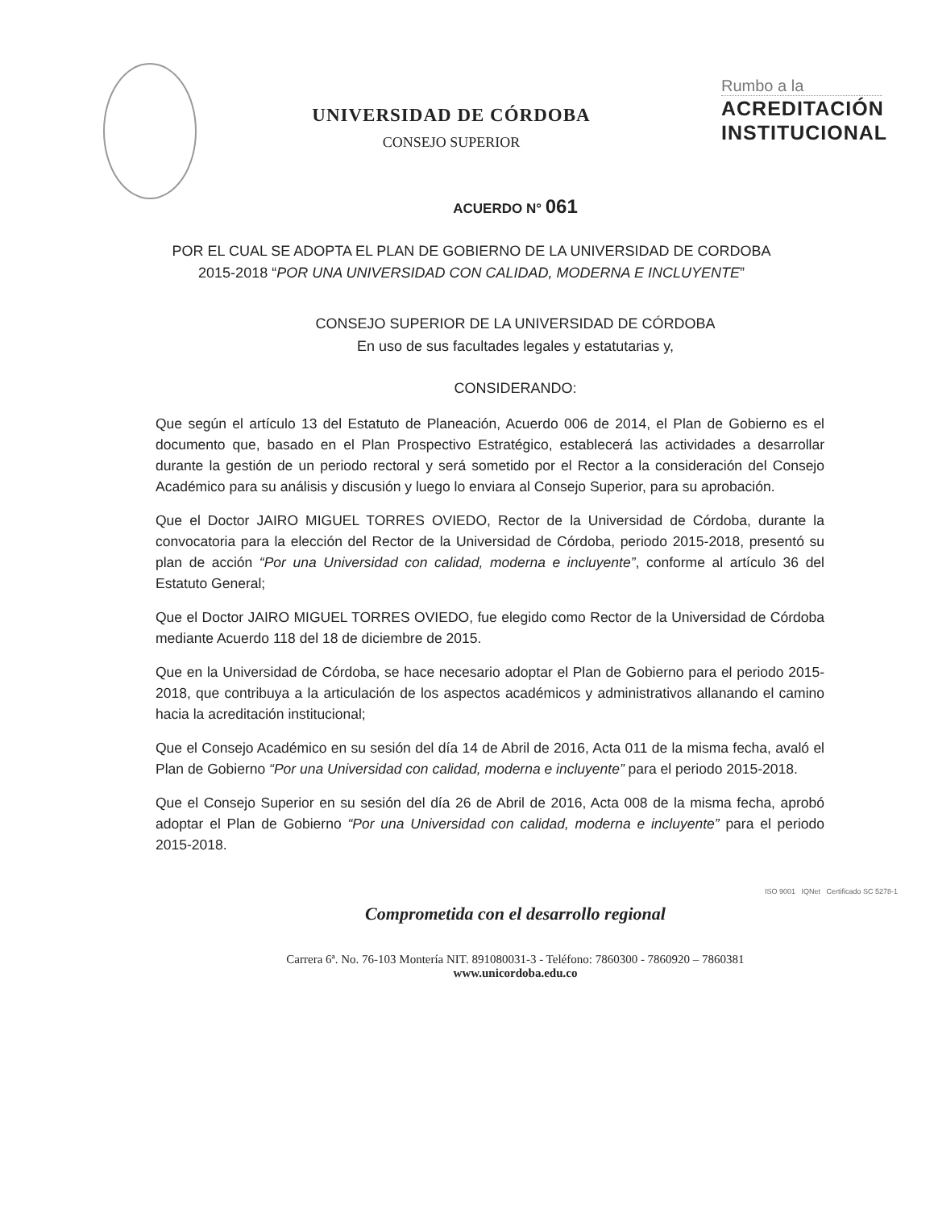UNIVERSIDAD DE CÓRDOBA
CONSEJO SUPERIOR
Rumbo a la
ACREDITACIÓN
INSTITUCIONAL
ACUERDO N° 061
POR EL CUAL SE ADOPTA EL PLAN DE GOBIERNO DE LA UNIVERSIDAD DE CORDOBA 2015-2018 “POR UNA UNIVERSIDAD CON CALIDAD, MODERNA E INCLUYENTE”
CONSEJO SUPERIOR DE LA UNIVERSIDAD DE CÓRDOBA
En uso de sus facultades legales y estatutarias y,
CONSIDERANDO:
Que según el artículo 13 del Estatuto de Planeación, Acuerdo 006 de 2014, el Plan de Gobierno es el documento que, basado en el Plan Prospectivo Estratégico, establecerá las actividades a desarrollar durante la gestión de un periodo rectoral y será sometido por el Rector a la consideración del Consejo Académico para su análisis y discusión y luego lo enviara al Consejo Superior, para su aprobación.
Que el Doctor JAIRO MIGUEL TORRES OVIEDO, Rector de la Universidad de Córdoba, durante la convocatoria para la elección del Rector de la Universidad de Córdoba, periodo 2015-2018, presentó su plan de acción “Por una Universidad con calidad, moderna e incluyente”, conforme al artículo 36 del Estatuto General;
Que el Doctor JAIRO MIGUEL TORRES OVIEDO, fue elegido como Rector de la Universidad de Córdoba mediante Acuerdo 118 del 18 de diciembre de 2015.
Que en la Universidad de Córdoba, se hace necesario adoptar el Plan de Gobierno para el periodo 2015-2018, que contribuya a la articulación de los aspectos académicos y administrativos allanando el camino hacia la acreditación institucional;
Que el Consejo Académico en su sesión del día 14 de Abril de 2016, Acta 011 de la misma fecha, avaló el Plan de Gobierno “Por una Universidad con calidad, moderna e incluyente” para el periodo 2015-2018.
Que el Consejo Superior en su sesión del día 26 de Abril de 2016, Acta 008 de la misma fecha, aprobó adoptar el Plan de Gobierno “Por una Universidad con calidad, moderna e incluyente” para el periodo 2015-2018.
ISO 9001 IQNet Certificado SC 5278-1
Comprometida con el desarrollo regional
Carrera 6ª. No. 76-103 Montería NIT. 891080031-3 - Teléfono: 7860300 - 7860920 – 7860381
www.unicordoba.edu.co